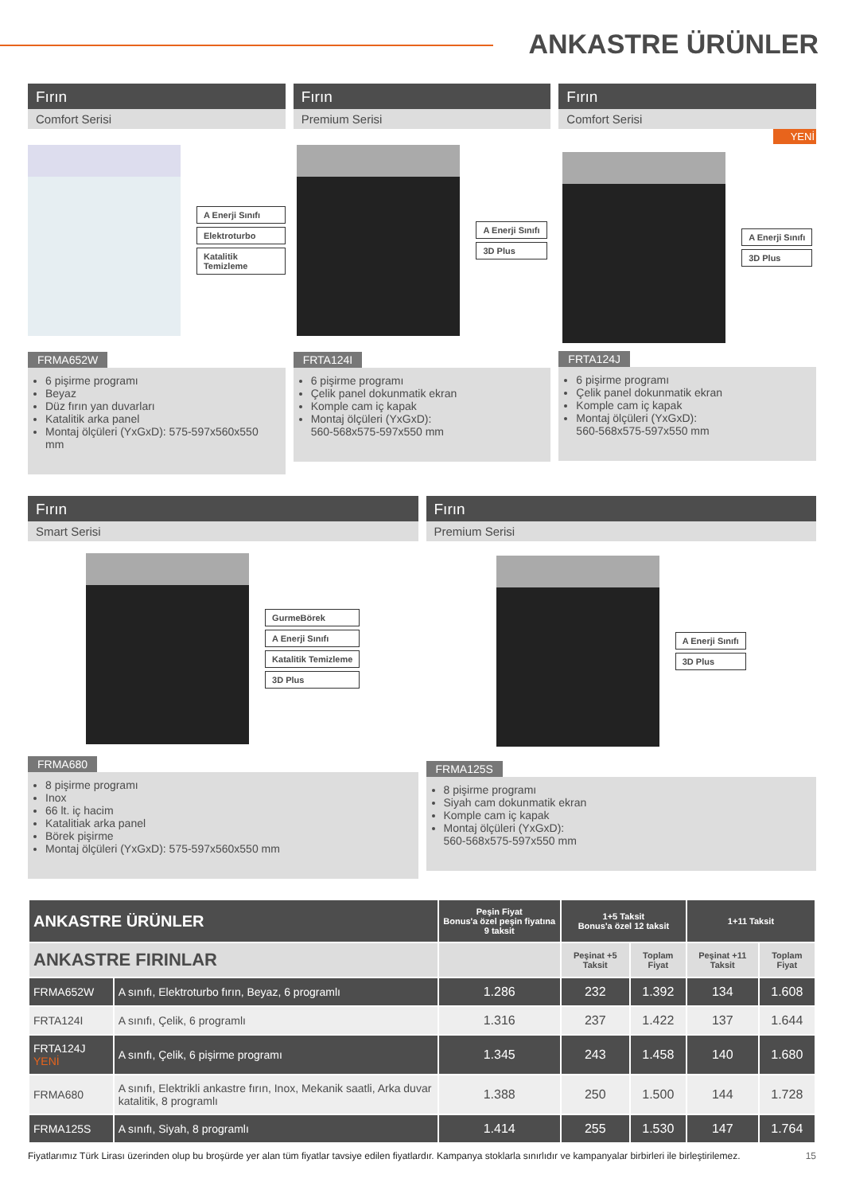ANKASTRE ÜRÜNLER
Fırın
Comfort Serisi
A Enerji Sınıfı
Elektroturbo
Katalitik Temizleme
FRMA652W
6 pişirme programı
Beyaz
Düz fırın yan duvarları
Katalitik arka panel
Montaj ölçüleri (YxGxD): 575-597x560x550 mm
Fırın
Premium Serisi
A Enerji Sınıfı
3D Plus
FRTA124I
6 pişirme programı
Çelik panel dokunmatik ekran
Komple cam iç kapak
Montaj ölçüleri (YxGxD):
560-568x575-597x550 mm
Fırın
Comfort Serisi
YENİ
A Enerji Sınıfı
3D Plus
FRTA124J
6 pişirme programı
Çelik panel dokunmatik ekran
Komple cam iç kapak
Montaj ölçüleri (YxGxD):
560-568x575-597x550 mm
Fırın
Smart Serisi
GurmeBörek
A Enerji Sınıfı
Katalitik Temizleme
3D Plus
FRMA680
8 pişirme programı
Inox
66 lt. iç hacim
Katalitiak arka panel
Börek pişirme
Montaj ölçüleri (YxGxD): 575-597x560x550 mm
Fırın
Premium Serisi
A Enerji Sınıfı
3D Plus
FRMA125S
8 pişirme programı
Siyah cam dokunmatik ekran
Komple cam iç kapak
Montaj ölçüleri (YxGxD):
560-568x575-597x550 mm
| ANKASTRE ÜRÜNLER | | Peşin Fiyat Bonus'a özel peşin fiyatına 9 taksit | 1+5 Taksit Bonus'a özel 12 taksit | | 1+11 Taksit | |
| --- | --- | --- | --- | --- | --- | --- |
| ANKASTRE FIRINLAR | | | Peşinat +5 Taksit | Toplam Fiyat | Peşinat +11 Taksit | Toplam Fiyat |
| FRMA652W | A sınıfı, Elektroturbo fırın, Beyaz, 6 programlı | 1.286 | 232 | 1.392 | 134 | 1.608 |
| FRTA124I | A sınıfı, Çelik, 6 programlı | 1.316 | 237 | 1.422 | 137 | 1.644 |
| FRTA124J YENİ | A sınıfı, Çelik, 6 pişirme programı | 1.345 | 243 | 1.458 | 140 | 1.680 |
| FRMA680 | A sınıfı, Elektrikli ankastre fırın, Inox, Mekanik saatli, Arka duvar katalitik, 8 programlı | 1.388 | 250 | 1.500 | 144 | 1.728 |
| FRMA125S | A sınıfı, Siyah, 8 programlı | 1.414 | 255 | 1.530 | 147 | 1.764 |
Fiyatlarımız Türk Lirası üzerinden olup bu broşürde yer alan tüm fiyatlar tavsiye edilen fiyatlardır. Kampanya stoklarla sınırlıdır ve kampanyalar birbirleri ile birleştirilemez. 15